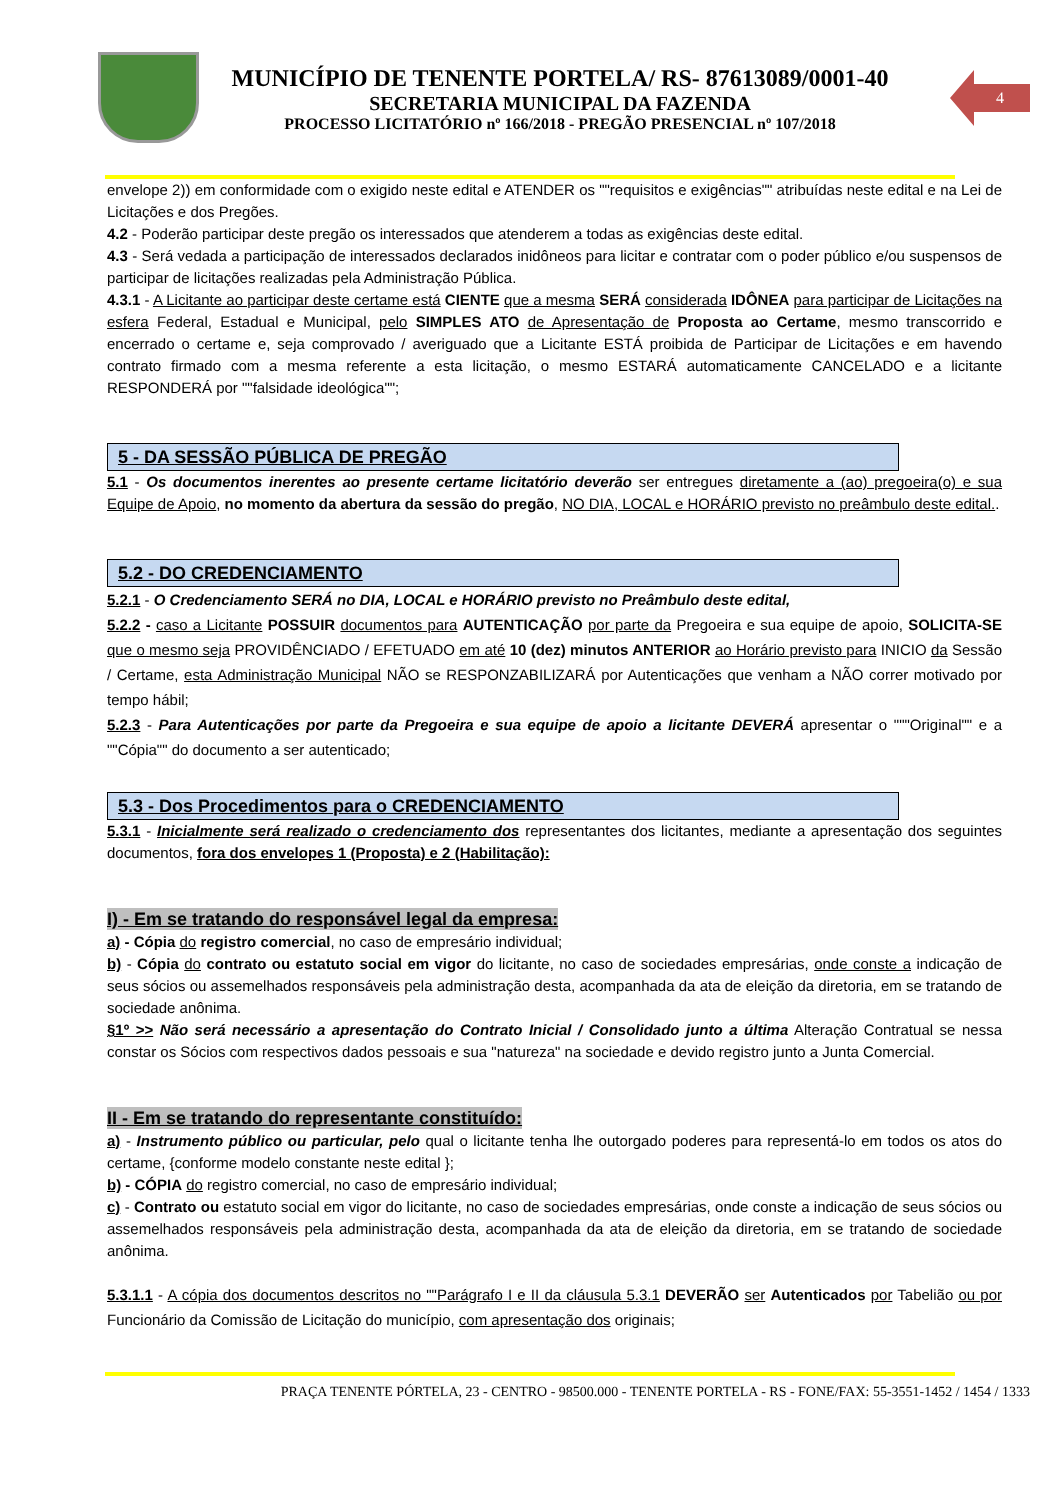4
MUNICÍPIO DE TENENTE PORTELA/ RS- 87613089/0001-40
SECRETARIA MUNICIPAL DA FAZENDA
PROCESSO LICITATÓRIO nº 166/2018 - PREGÃO PRESENCIAL nº 107/2018
envelope 2)) em conformidade com o exigido neste edital e ATENDER os ""requisitos e exigências"" atribuídas neste edital e na Lei de Licitações e dos Pregões.
4.2 - Poderão participar deste pregão os interessados que atenderem a todas as exigências deste edital.
4.3 - Será vedada a participação de interessados declarados inidôneos para licitar e contratar com o poder público e/ou suspensos de participar de licitações realizadas pela Administração Pública.
4.3.1 - A Licitante ao participar deste certame está CIENTE que a mesma SERÁ considerada IDÔNEA para participar de Licitações na esfera Federal, Estadual e Municipal, pelo SIMPLES ATO de Apresentação de Proposta ao Certame, mesmo transcorrido e encerrado o certame e, seja comprovado / averiguado que a Licitante ESTÁ proibida de Participar de Licitações e em havendo contrato firmado com a mesma referente a esta licitação, o mesmo ESTARÁ automaticamente CANCELADO e a licitante RESPONDERÁ por ""falsidade ideológica"";
5 - DA SESSÃO PÚBLICA DE PREGÃO
5.1 - Os documentos inerentes ao presente certame licitatório deverão ser entregues diretamente a (ao) pregoeira(o) e sua Equipe de Apoio, no momento da abertura da sessão do pregão, NO DIA, LOCAL e HORÁRIO previsto no preâmbulo deste edital..
5.2 - DO CREDENCIAMENTO
5.2.1 - O Credenciamento SERÁ no DIA, LOCAL e HORÁRIO previsto no Preâmbulo deste edital,
5.2.2 - caso a Licitante POSSUIR documentos para AUTENTICAÇÃO por parte da Pregoeira e sua equipe de apoio, SOLICITA-SE que o mesmo seja PROVIDÊNCIADO / EFETUADO em até 10 (dez) minutos ANTERIOR ao Horário previsto para INICIO da Sessão / Certame, esta Administração Municipal NÃO se RESPONZABILIZARÁ por Autenticações que venham a NÃO correr motivado por tempo hábil;
5.2.3 - Para Autenticações por parte da Pregoeira e sua equipe de apoio a licitante DEVERÁ apresentar o """Original"" e a ""Cópia"" do documento a ser autenticado;
5.3 - Dos Procedimentos para o CREDENCIAMENTO
5.3.1 - Inicialmente será realizado o credenciamento dos representantes dos licitantes, mediante a apresentação dos seguintes documentos, fora dos envelopes 1 (Proposta) e 2 (Habilitação):
I) - Em se tratando do responsável legal da empresa:
a) - Cópia do registro comercial, no caso de empresário individual;
b) - Cópia do contrato ou estatuto social em vigor do licitante, no caso de sociedades empresárias, onde conste a indicação de seus sócios ou assemelhados responsáveis pela administração desta, acompanhada da ata de eleição da diretoria, em se tratando de sociedade anônima.
§1º >> Não será necessário a apresentação do Contrato Inicial / Consolidado junto a última Alteração Contratual se nessa constar os Sócios com respectivos dados pessoais e sua "natureza" na sociedade e devido registro junto a Junta Comercial.
II - Em se tratando do representante constituído:
a) - Instrumento público ou particular, pelo qual o licitante tenha lhe outorgado poderes para representá-lo em todos os atos do certame, {conforme modelo constante neste edital };
b) - CÓPIA do registro comercial, no caso de empresário individual;
c) - Contrato ou estatuto social em vigor do licitante, no caso de sociedades empresárias, onde conste a indicação de seus sócios ou assemelhados responsáveis pela administração desta, acompanhada da ata de eleição da diretoria, em se tratando de sociedade anônima.
5.3.1.1 - A cópia dos documentos descritos no ""Parágrafo I e II da cláusula 5.3.1 DEVERÃO ser Autenticados por Tabelião ou por Funcionário da Comissão de Licitação do município, com apresentação dos originais;
PRAÇA TENENTE PÓRTELA, 23 - CENTRO - 98500.000 - TENENTE PORTELA - RS - FONE/FAX: 55-3551-1452 / 1454 / 1333